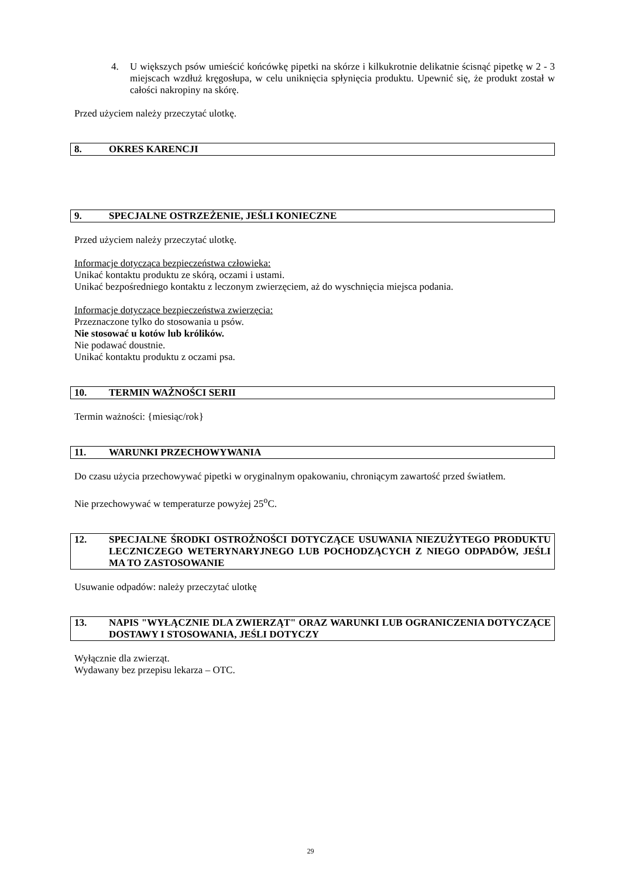4. U większych psów umieścić końcówkę pipetki na skórze i kilkukrotnie delikatnie ścisnąć pipetkę w 2 - 3 miejscach wzdłuż kręgosłupa, w celu uniknięcia spłynięcia produktu. Upewnić się, że produkt został w całości nakropiny na skórę.
Przed użyciem należy przeczytać ulotkę.
8. OKRES KARENCJI
9. SPECJALNE OSTRZEŻENIE, JEŚLI KONIECZNE
Przed użyciem należy przeczytać ulotkę.
Informacje dotycząca bezpieczeństwa człowieka:
Unikać kontaktu produktu ze skórą, oczami i ustami.
Unikać bezpośredniego kontaktu z leczonym zwierzęciem, aż do wyschnięcia miejsca podania.
Informacje dotyczące bezpieczeństwa zwierzęcia:
Przeznaczone tylko do stosowania u psów.
Nie stosować u kotów lub królików.
Nie podawać doustnie.
Unikać kontaktu produktu z oczami psa.
10. TERMIN WAŻNOŚCI SERII
Termin ważności: {miesiąc/rok}
11. WARUNKI PRZECHOWYWANIA
Do czasu użycia przechowywać pipetki w oryginalnym opakowaniu, chroniącym zawartość przed światłem.
Nie przechowywać w temperaturze powyżej 25<sup>o</sup>C.
12. SPECJALNE ŚRODKI OSTROŻNOŚCI DOTYCZĄCE USUWANIA NIEZUŻYTEGO PRODUKTU LECZNICZEGO WETERYNARYJNEGO LUB POCHODZĄCYCH Z NIEGO ODPADÓW, JEŚLI MA TO ZASTOSOWANIE
Usuwanie odpadów: należy przeczytać ulotkę
13. NAPIS "WYŁĄCZNIE DLA ZWIERZĄT" ORAZ WARUNKI LUB OGRANICZENIA DOTYCZĄCE DOSTAWY I STOSOWANIA, JEŚLI DOTYCZY
Wyłącznie dla zwierząt.
Wydawany bez przepisu lekarza – OTC.
29